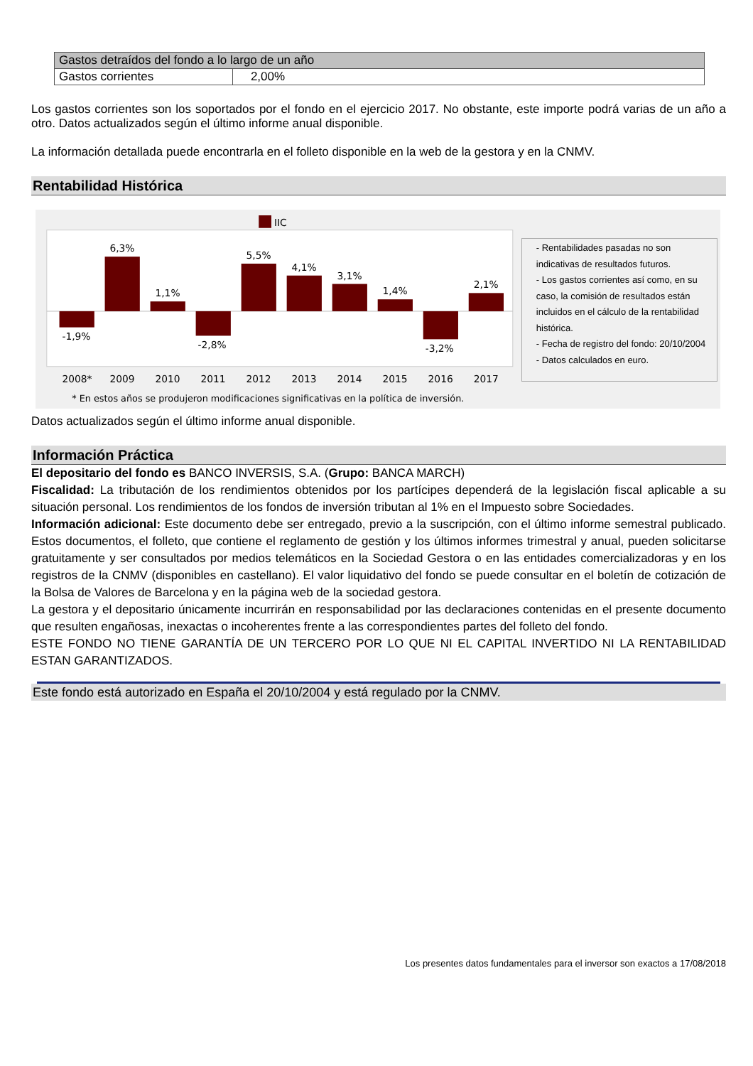| Gastos detraídos del fondo a lo largo de un año | |
| Gastos corrientes | 2,00% |
Los gastos corrientes son los soportados por el fondo en el ejercicio 2017. No obstante, este importe podrá varias de un año a otro. Datos actualizados según el último informe anual disponible.
La información detallada puede encontrarla en el folleto disponible en la web de la gestora y en la CNMV.
Rentabilidad Histórica
IIC
-1,9%
6,3%
1,1%
-2,8%
5,5%
4,1%
3,1%
1,4%
-3,2%
2,1%
2008*
2009
2010
2011
2012
2013
2014
2015
2016
2017
* En estos años se produjeron modificaciones significativas en la política de inversión.
- Rentabilidades pasadas no son indicativas de resultados futuros.
- Los gastos corrientes así como, en su caso, la comisión de resultados están incluidos en el cálculo de la rentabilidad histórica.
- Fecha de registro del fondo: 20/10/2004
- Datos calculados en euro.
Datos actualizados según el último informe anual disponible.
Información Práctica
El depositario del fondo es BANCO INVERSIS, S.A. (Grupo: BANCA MARCH)
Fiscalidad: La tributación de los rendimientos obtenidos por los partícipes dependerá de la legislación fiscal aplicable a su situación personal. Los rendimientos de los fondos de inversión tributan al 1% en el Impuesto sobre Sociedades.
Información adicional: Este documento debe ser entregado, previo a la suscripción, con el último informe semestral publicado. Estos documentos, el folleto, que contiene el reglamento de gestión y los últimos informes trimestral y anual, pueden solicitarse gratuitamente y ser consultados por medios telemáticos en la Sociedad Gestora o en las entidades comercializadoras y en los registros de la CNMV (disponibles en castellano). El valor liquidativo del fondo se puede consultar en el boletín de cotización de la Bolsa de Valores de Barcelona y en la página web de la sociedad gestora.
La gestora y el depositario únicamente incurrirán en responsabilidad por las declaraciones contenidas en el presente documento que resulten engañosas, inexactas o incoherentes frente a las correspondientes partes del folleto del fondo.
ESTE FONDO NO TIENE GARANTÍA DE UN TERCERO POR LO QUE NI EL CAPITAL INVERTIDO NI LA RENTABILIDAD ESTAN GARANTIZADOS.
Este fondo está autorizado en España el 20/10/2004 y está regulado por la CNMV.
Los presentes datos fundamentales para el inversor son exactos a 17/08/2018